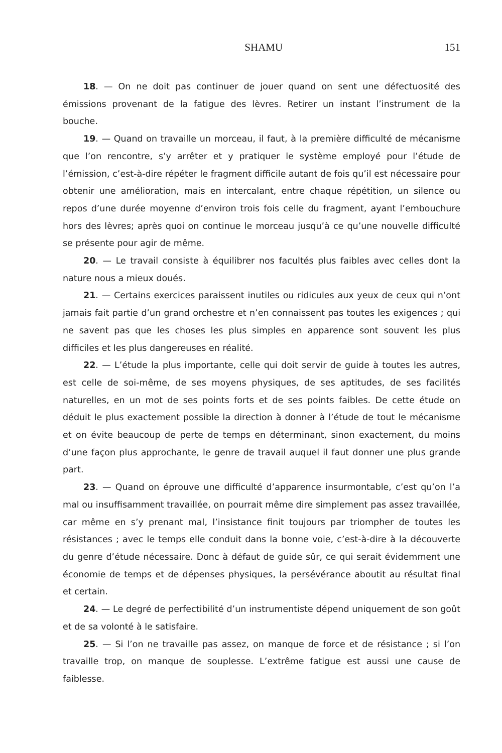SHAMU 151
18. — On ne doit pas continuer de jouer quand on sent une défectuosité des émissions provenant de la fatigue des lèvres. Retirer un instant l’instrument de la bouche.
19. — Quand on travaille un morceau, il faut, à la première difficulté de mécanisme que l’on rencontre, s’y arrêter et y pratiquer le système employé pour l’étude de l’émission, c’est-à-dire répéter le fragment difficile autant de fois qu’il est nécessaire pour obtenir une amélioration, mais en intercalant, entre chaque répétition, un silence ou repos d’une durée moyenne d’environ trois fois celle du fragment, ayant l’embouchure hors des lèvres; après quoi on continue le morceau jusqu’à ce qu’une nouvelle difficulté se présente pour agir de même.
20. — Le travail consiste à équilibrer nos facultés plus faibles avec celles dont la nature nous a mieux doués.
21. — Certains exercices paraissent inutiles ou ridicules aux yeux de ceux qui n’ont jamais fait partie d’un grand orchestre et n’en connaissent pas toutes les exigences ; qui ne savent pas que les choses les plus simples en apparence sont souvent les plus difficiles et les plus dangereuses en réalité.
22. — L’étude la plus importante, celle qui doit servir de guide à toutes les autres, est celle de soi-même, de ses moyens physiques, de ses aptitudes, de ses facilités naturelles, en un mot de ses points forts et de ses points faibles. De cette étude on déduit le plus exactement possible la direction à donner à l’étude de tout le mécanisme et on évite beaucoup de perte de temps en déterminant, sinon exactement, du moins d’une façon plus approchante, le genre de travail auquel il faut donner une plus grande part.
23. — Quand on éprouve une difficulté d’apparence insurmontable, c’est qu’on l’a mal ou insuffisamment travaillée, on pourrait même dire simplement pas assez travaillée, car même en s’y prenant mal, l’insistance finit toujours par triompher de toutes les résistances ; avec le temps elle conduit dans la bonne voie, c’est-à-dire à la découverte du genre d’étude nécessaire. Donc à défaut de guide sûr, ce qui serait évidemment une économie de temps et de dépenses physiques, la persévérance aboutit au résultat final et certain.
24. — Le degré de perfectibilité d’un instrumentiste dépend uniquement de son goût et de sa volonté à le satisfaire.
25. — Si l’on ne travaille pas assez, on manque de force et de résistance ; si l’on travaille trop, on manque de souplesse. L’extrême fatigue est aussi une cause de faiblesse.